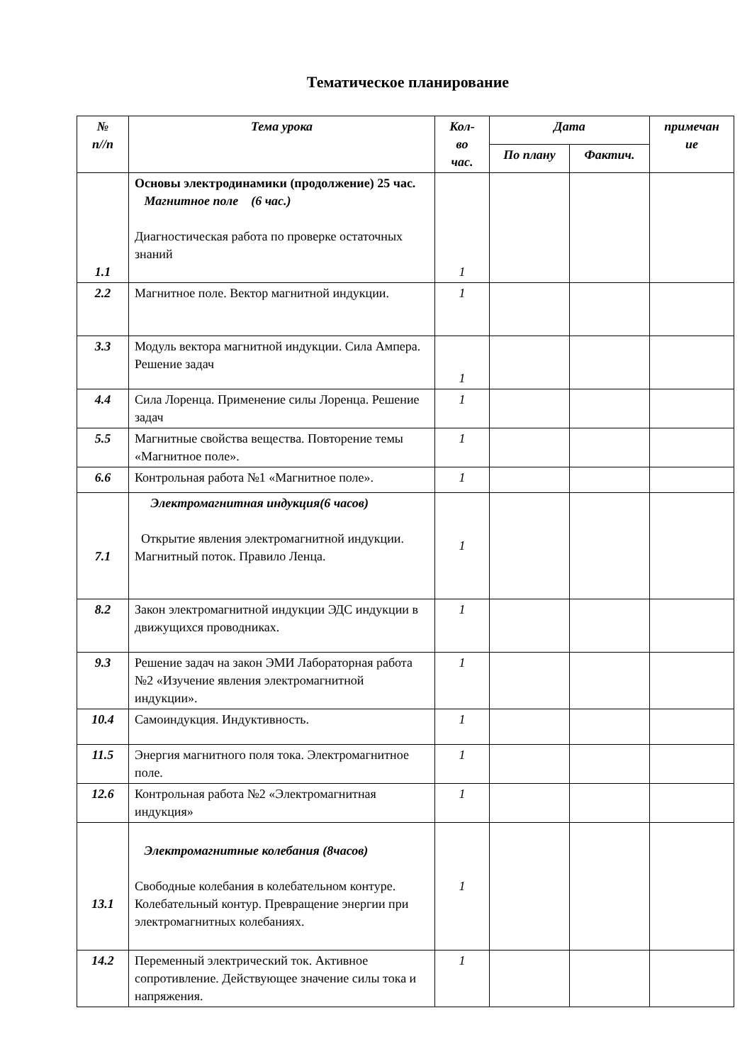Тематическое планирование
| № п//п | Тема урока | Кол- во час. | Дата | | примечан ие |
| --- | --- | --- | --- | --- | --- |
| | | | По плану | Фактич. | |
| 1.1 | Основы электродинамики (продолжение) 25 час. Магнитное поле (6 час.) Диагностическая работа по проверке остаточных знаний | 1 | | | |
| 2.2 | Магнитное поле. Вектор магнитной индукции. | 1 | | | |
| 3.3 | Модуль вектора магнитной индукции. Сила Ампера. Решение задач | 1 | | | |
| 4.4 | Сила Лоренца. Применение силы Лоренца. Решение задач | 1 | | | |
| 5.5 | Магнитные свойства вещества. Повторение темы «Магнитное поле». | 1 | | | |
| 6.6 | Контрольная работа №1 «Магнитное поле». | 1 | | | |
| 7.1 | Электромагнитная индукция(6 часов) Открытие явления электромагнитной индукции. Магнитный поток. Правило Ленца. | 1 | | | |
| 8.2 | Закон электромагнитной индукции ЭДС индукции в движущихся проводниках. | 1 | | | |
| 9.3 | Решение задач на закон ЭМИ Лабораторная работа №2 «Изучение явления электромагнитной индукции». | 1 | | | |
| 10.4 | Самоиндукция. Индуктивность. | 1 | | | |
| 11.5 | Энергия магнитного поля тока. Электромагнитное поле. | 1 | | | |
| 12.6 | Контрольная работа №2 «Электромагнитная индукция» | 1 | | | |
| 13.1 | Электромагнитные колебания (8часов) Свободные колебания в колебательном контуре. Колебательный контур. Превращение энергии при электромагнитных колебаниях. | 1 | | | |
| 14.2 | Переменный электрический ток. Активное сопротивление. Действующее значение силы тока и напряжения. | 1 | | | |